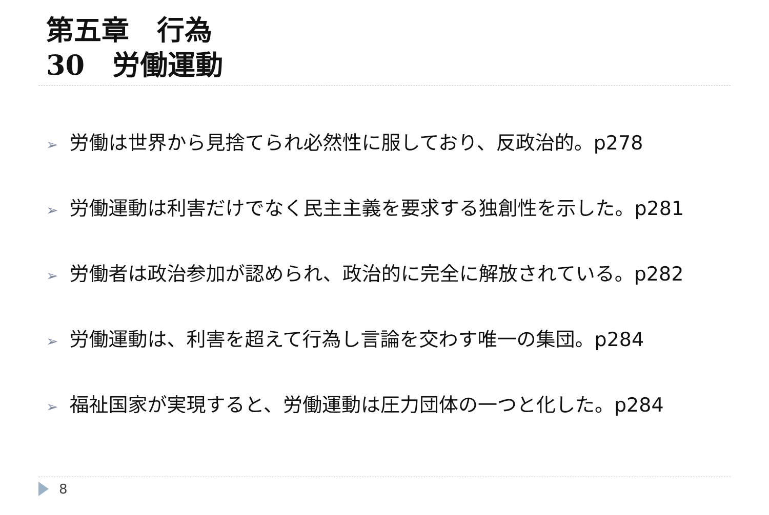第五章　行為
30　労働運動
➢ 労働は世界から見捨てられ必然性に服しており、反政治的。p278
➢ 労働運動は利害だけでなく民主主義を要求する独創性を示した。p281
➢ 労働者は政治参加が認められ、政治的に完全に解放されている。p282
➢ 労働運動は、利害を超えて行為し言論を交わす唯一の集団。p284
➢ 福祉国家が実現すると、労働運動は圧力団体の一つと化した。p284
8